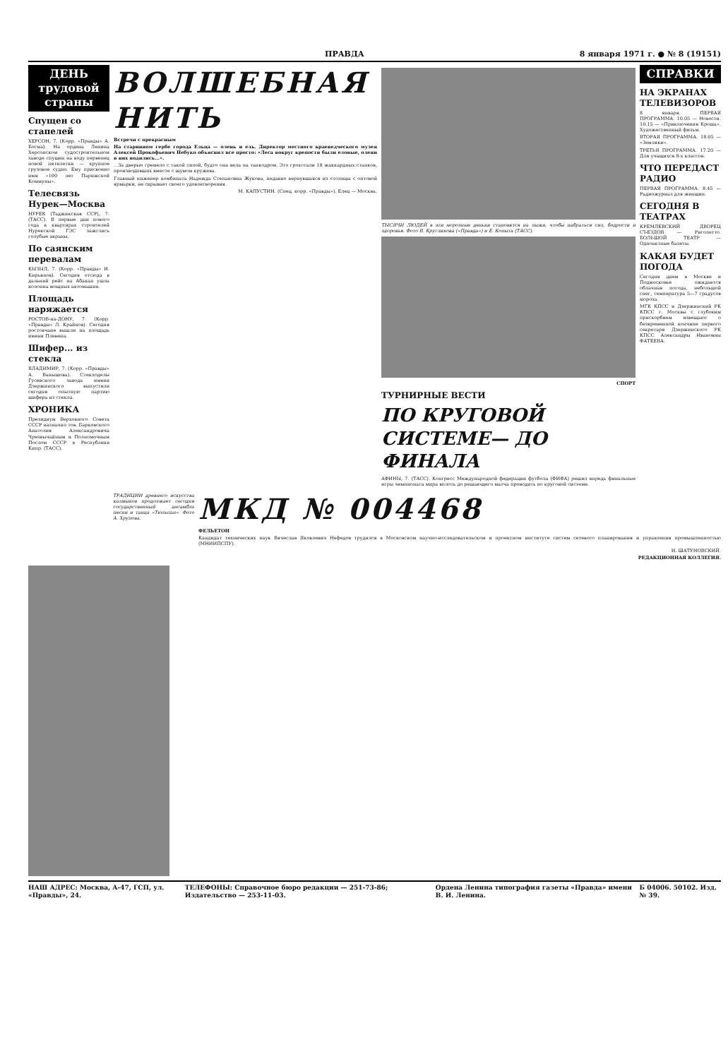ПРАВДА 8 января 1971 г. ● № 8 (19151)
ДЕНЬ трудовой страны
Спущен со стапелей
ХЕРСОН, 7. (Корр. «Правды» А. Богма). На ордена Ленина Херсонском судостроительном заводе спущен на воду первенец новой пятилетки — крупное грузовое судно. Ему присвоено имя «100 лет Парижской Коммуны».
Телесвязь Нурек—Москва
НУРЕК (Таджикская ССР), 7. (ТАСС). В первые дни нового года в квартирах строителей Нурекской ГЭС зажглись голубые экраны.
По саянским перевалам
КЫЗЫЛ, 7. (Корр. «Правды» И. Кирьянов). Сегодня отсюда в дальний рейс на Абакан ушла колонна мощных автомашин.
Площадь наряжается
РОСТОВ-на-ДОНУ, 7. (Корр. «Правды» Л. Крайнов). Сегодня ростовчане вышли на площадь имени Плевена.
Шифер... из стекла
ВЛАДИМИР, 7. (Корр. «Правды» А. Ванышова). Стеклоделы Гусевского завода имени Дзержинского выпустили сегодня опытную партию шифера из стекла.
ХРОНИКА
Президиум Верховного Совета СССР назначил тов. Барковского Анатолия Александровича Чрезвычайным и Полномочным Послом СССР в Республике Кипр. (ТАСС).
ВОЛШЕБНАЯ НИТЬ
Встречи с прекрасным
На старинном гербе города Ельца — олень и ель. Директор местного краеведческого музея Алексей Прокофьевич Небуко объяснил все просто: «Леса вокруг крепости были еловые, олени в них водились...».
...За дверью гремело с такой силой, будто она вела на танкодром. Это грохотали 18 жаккардных станков, производивших вместе с шумом кружева.
Главный инженер комбината Надежда Степановна Жукова, недавно вернувшаяся из столицы с оптовой ярмарки, не скрывает своего удовлетворения.
М. КАПУСТИН. (Спец. корр. «Правды»). Елец — Москва.
ТЫСЯЧИ ЛЮДЕЙ в эти морозные деньки становятся на лыжи, чтобы набраться сил, бодрости и здоровья. Фото В. Кругликова («Правда») и Е. Копыта (ТАСС).
СПОРТ
ТУРНИРНЫЕ ВЕСТИ
ПО КРУГОВОЙ СИСТЕМЕ— ДО ФИНАЛА
АФИНЫ, 7. (ТАСС). Конгресс Международной федерации футбола (ФИФА) решил впредь финальные игры чемпионата мира вплоть до решающего матча проводить по круговой системе.
СПРАВКИ
НА ЭКРАНАХ ТЕЛЕВИЗОРОВ
8 января. ПЕРВАЯ ПРОГРАММА. 10.05 — Новости. 10.15 — «Приключения Кроша». Художественный фильм.
ВТОРАЯ ПРОГРАММА. 18.05 — «Земляки».
ТРЕТЬЯ ПРОГРАММА. 17.20 — Для учащихся 8-х классов.
ЧТО ПЕРЕДАСТ РАДИО
ПЕРВАЯ ПРОГРАММА. 8.45 — Радиожурнал для женщин.
СЕГОДНЯ В ТЕАТРАХ
КРЕМЛЕВСКИЙ ДВОРЕЦ СЪЕЗДОВ — Риголетто. БОЛЬШОЙ ТЕАТР — Одноактные балеты.
КАКАЯ БУДЕТ ПОГОДА
Сегодня днем в Москве и Подмосковье ожидается облачная погода, небольшой снег, температура 5—7 градусов мороза.
МГК КПСС и Дзержинский РК КПСС г. Москвы с глубоким прискорбием извещают о безвременной кончине первого секретаря Дзержинского РК КПСС Александры Ивановны ФАТЕЕВА.
ТРАДИЦИИ древнего искусства калмыков продолжает сегодня государственный ансамбль песни и танца «Тюльпан». Фото А. Хрупова.
МКД № 004468
ФЕЛЬЕТОН
Кандидат технических наук Вячеслав Яковлевич Нефедов трудился в Московском научно-исследовательском и проектном институте систем сетевого планирования и управления промышленностью (МНИИПСПУ).
И. ШАТУНОВСКИЙ.
РЕДАКЦИОННАЯ КОЛЛЕГИЯ.
НАШ АДРЕС: Москва, А-47, ГСП, ул. «Правды», 24. ТЕЛЕФОНЫ: Справочное бюро редакции — 251-73-86; Издательство — 253-11-03. Ордена Ленина типография газеты «Правда» имени В. И. Ленина. Б 04006. 50102. Изд. № 39.